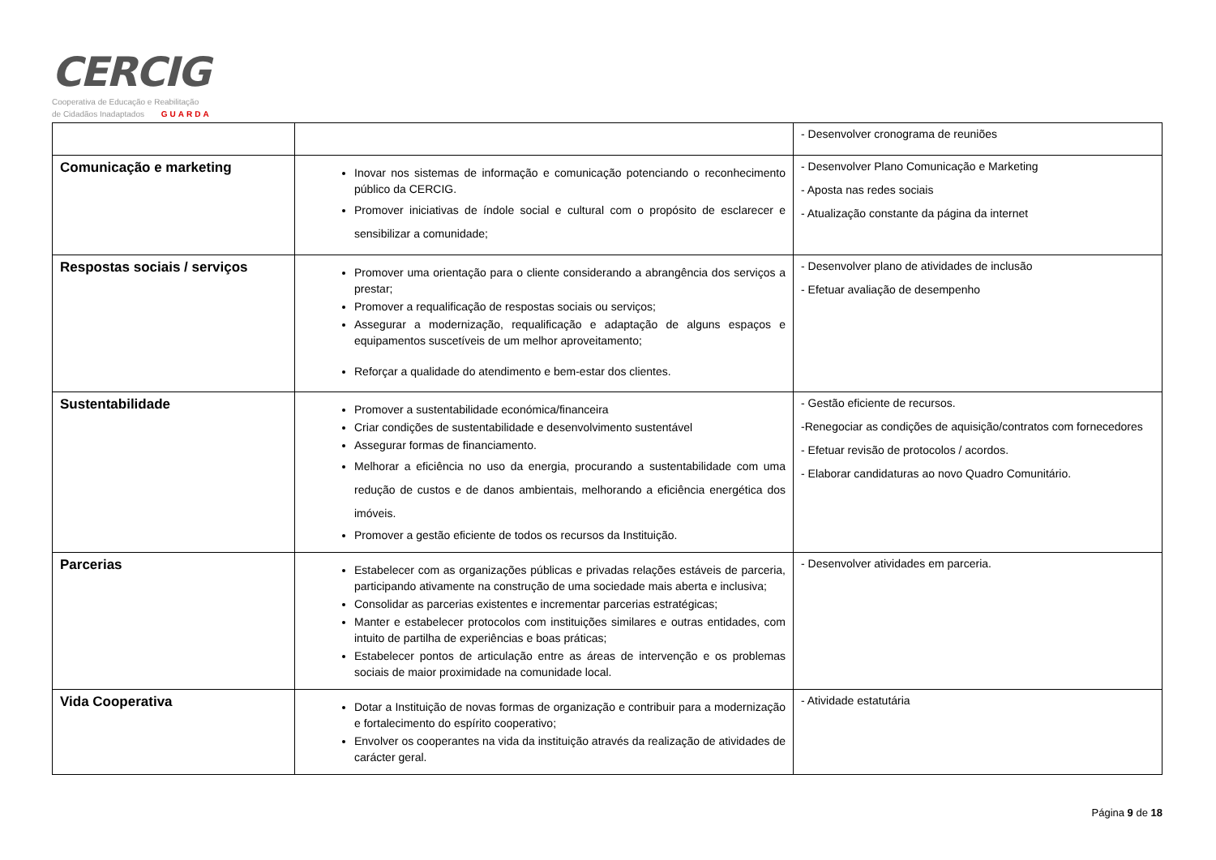CERCIG
Cooperativa de Educação e Reabilitação
de Cidadãos Inadaptados GUARDA
| | | - Desenvolver cronograma de reuniões |
| Comunicação e marketing | Inovar nos sistemas de informação e comunicação potenciando o reconhecimento público da CERCIG. Promover iniciativas de índole social e cultural com o propósito de esclarecer e sensibilizar a comunidade; | - Desenvolver Plano Comunicação e Marketing - Aposta nas redes sociais - Atualização constante da página da internet |
| Respostas sociais / serviços | Promover uma orientação para o cliente considerando a abrangência dos serviços a prestar; Promover a requalificação de respostas sociais ou serviços; Assegurar a modernização, requalificação e adaptação de alguns espaços e equipamentos suscetíveis de um melhor aproveitamento; Reforçar a qualidade do atendimento e bem-estar dos clientes. | - Desenvolver plano de atividades de inclusão - Efetuar avaliação de desempenho |
| Sustentabilidade | Promover a sustentabilidade económica/financeira Criar condições de sustentabilidade e desenvolvimento sustentável Assegurar formas de financiamento. Melhorar a eficiência no uso da energia, procurando a sustentabilidade com uma redução de custos e de danos ambientais, melhorando a eficiência energética dos imóveis. Promover a gestão eficiente de todos os recursos da Instituição. | - Gestão eficiente de recursos. -Renegociar as condições de aquisição/contratos com fornecedores - Efetuar revisão de protocolos / acordos. - Elaborar candidaturas ao novo Quadro Comunitário. |
| Parcerias | Estabelecer com as organizações públicas e privadas relações estáveis de parceria, participando ativamente na construção de uma sociedade mais aberta e inclusiva; Consolidar as parcerias existentes e incrementar parcerias estratégicas; Manter e estabelecer protocolos com instituições similares e outras entidades, com intuito de partilha de experiências e boas práticas; Estabelecer pontos de articulação entre as áreas de intervenção e os problemas sociais de maior proximidade na comunidade local. | - Desenvolver atividades em parceria. |
| Vida Cooperativa | Dotar a Instituição de novas formas de organização e contribuir para a modernização e fortalecimento do espírito cooperativo; Envolver os cooperantes na vida da instituição através da realização de atividades de carácter geral. | - Atividade estatutária |
Página 9 de 18